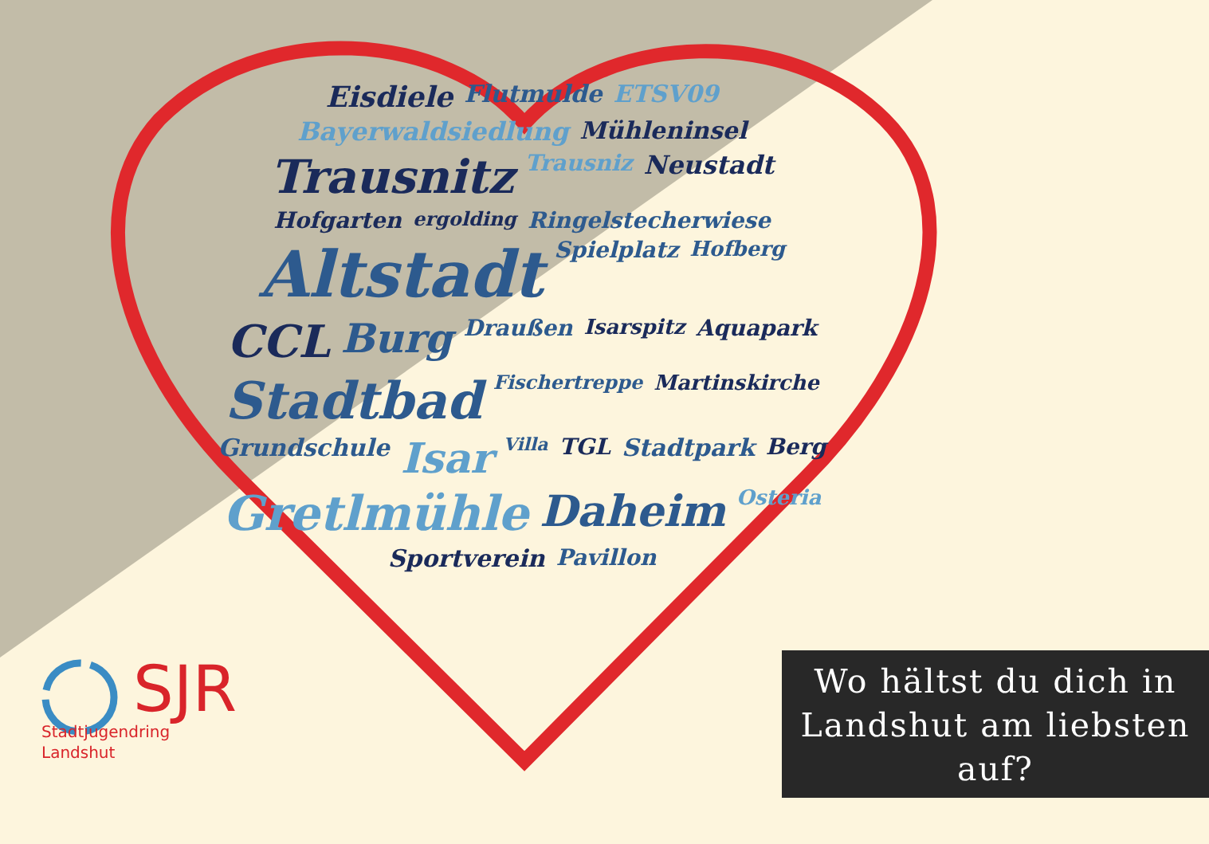Eisdiele Flutmulde ETSV09 Bayerwaldsiedlung Mühleninsel Trausnitz Trausniz Neustadt Hofgarten ergolding Ringelstecherwiese Altstadt Spielplatz Hofberg CCL Burg Draußen Isarspitz Aquapark Stadtbad Fischertreppe Martinskirche Grundschule Isar Villa TGL Stadtpark Berg Gretlmühle Daheim Osteria Sportverein Pavillon
SJR
Stadtjugendring
Landshut
Wo hältst du dich in Landshut am liebsten auf?